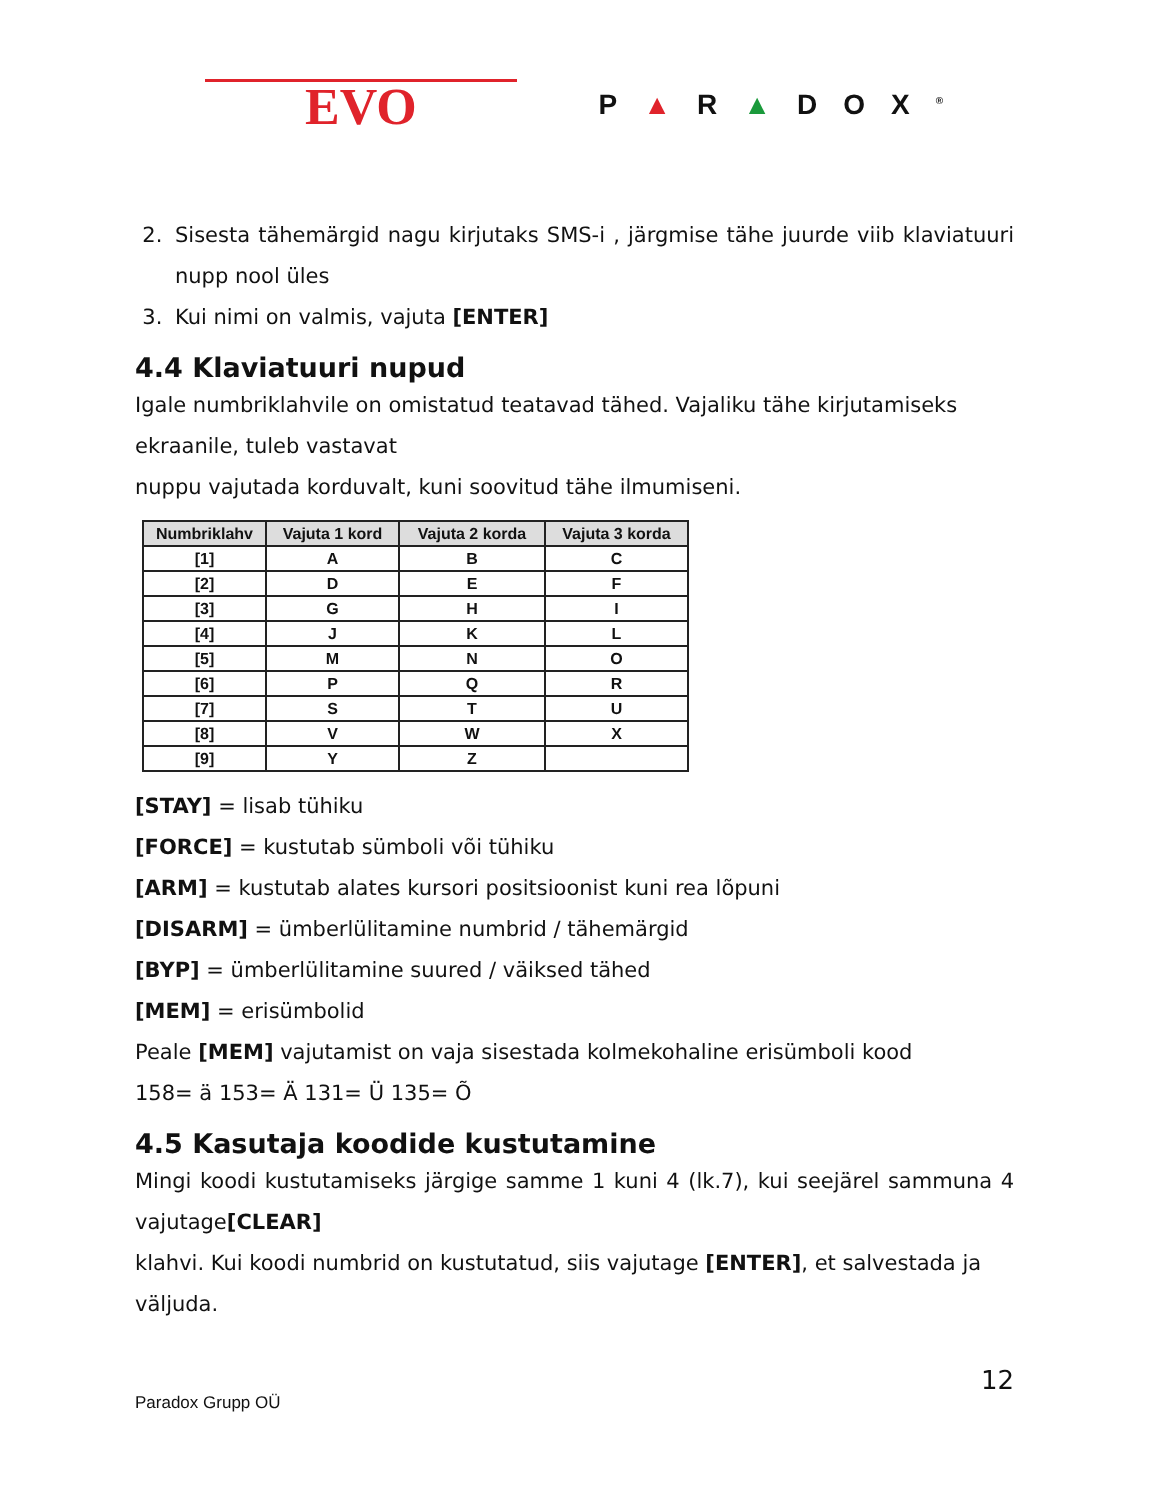EVO
P▲R▲DOX<sup>®</sup>
2. Sisesta tähemärgid nagu kirjutaks SMS-i , järgmise tähe juurde viib klaviatuuri nupp nool üles
3. Kui nimi on valmis, vajuta [ENTER]
4.4 Klaviatuuri nupud
Igale numbriklahvile on omistatud teatavad tähed. Vajaliku tähe kirjutamiseks ekraanile, tuleb vastavat
nuppu vajutada korduvalt, kuni soovitud tähe ilmumiseni.
| Numbriklahv | Vajuta 1 kord | Vajuta 2 korda | Vajuta 3 korda |
| --- | --- | --- | --- |
| [1] | A | B | C |
| [2] | D | E | F |
| [3] | G | H | I |
| [4] | J | K | L |
| [5] | M | N | O |
| [6] | P | Q | R |
| [7] | S | T | U |
| [8] | V | W | X |
| [9] | Y | Z | |
[STAY] = lisab tühiku
[FORCE] = kustutab sümboli või tühiku
[ARM] = kustutab alates kursori positsioonist kuni rea lõpuni
[DISARM] = ümberlülitamine numbrid / tähemärgid
[BYP] = ümberlülitamine suured / väiksed tähed
[MEM] = erisümbolid
Peale [MEM] vajutamist on vaja sisestada kolmekohaline erisümboli kood
158= ä 153= Ä 131= Ü 135= Õ
4.5 Kasutaja koodide kustutamine
Mingi koodi kustutamiseks järgige samme 1 kuni 4 (lk.7), kui seejärel sammuna 4 vajutage[CLEAR]
klahvi. Kui koodi numbrid on kustutatud, siis vajutage [ENTER], et salvestada ja väljuda.
Paradox Grupp OÜ 12